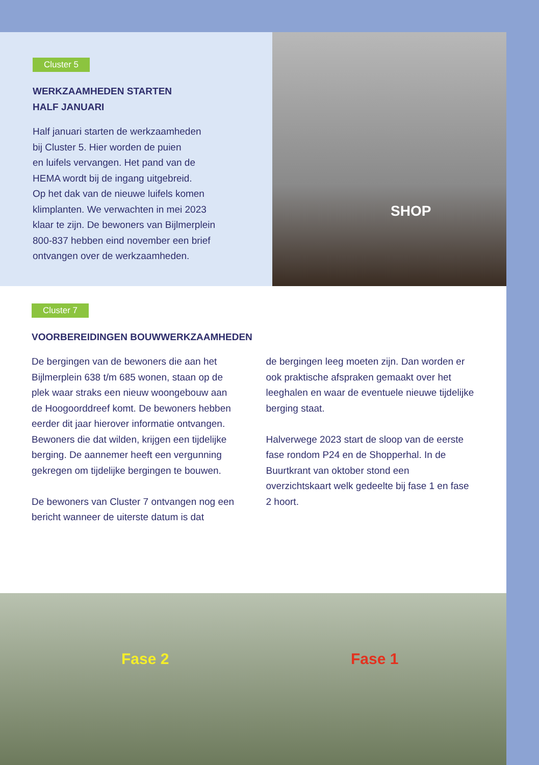Cluster 5
WERKZAAMHEDEN STARTEN
HALF JANUARI
Half januari starten de werkzaamheden
bij Cluster 5. Hier worden de puien
en luifels vervangen. Het pand van de
HEMA wordt bij de ingang uitgebreid.
Op het dak van de nieuwe luifels komen
klimplanten. We verwachten in mei 2023
klaar te zijn. De bewoners van Bijlmerplein
800-837 hebben eind november een brief
ontvangen over de werkzaamheden.
SHOP
Cluster 7
VOORBEREIDINGEN BOUWWERKZAAMHEDEN
De bergingen van de bewoners die aan het Bijlmerplein 638 t/m 685 wonen, staan op de plek waar straks een nieuw woongebouw aan de Hoogoorddreef komt. De bewoners hebben eerder dit jaar hierover informatie ontvangen. Bewoners die dat wilden, krijgen een tijdelijke berging. De aannemer heeft een vergunning gekregen om tijdelijke bergingen te bouwen.
De bewoners van Cluster 7 ontvangen nog een bericht wanneer de uiterste datum is dat
de bergingen leeg moeten zijn. Dan worden er ook praktische afspraken gemaakt over het leeghalen en waar de eventuele nieuwe tijdelijke berging staat.
Halverwege 2023 start de sloop van de eerste fase rondom P24 en de Shopperhal. In de Buurtkrant van oktober stond een overzichtskaart welk gedeelte bij fase 1 en fase 2 hoort.
Fase 2 Fase 1